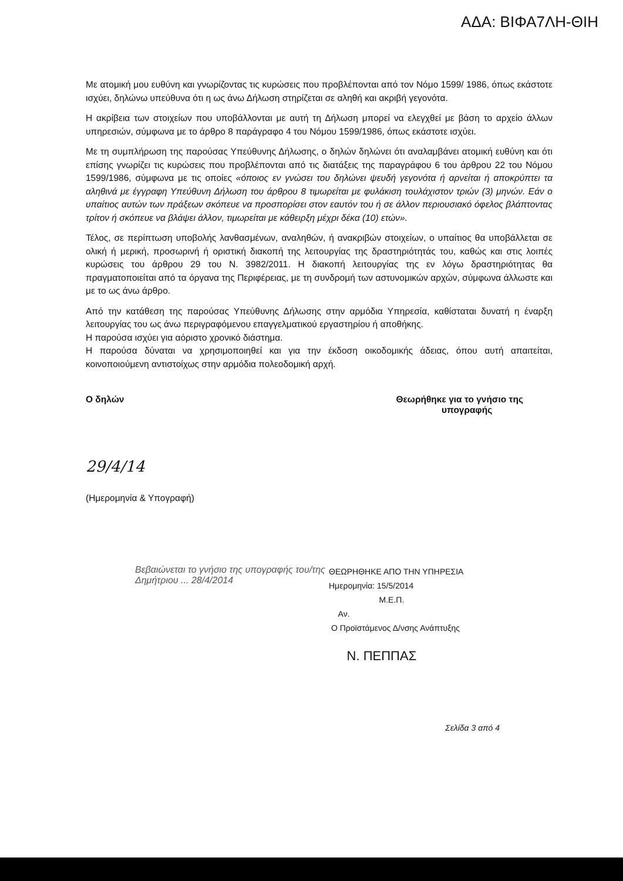ΑΔΑ: ΒΙΦΑ7ΛΗ-ΘΙΗ
Με ατομική μου ευθύνη και γνωρίζοντας τις κυρώσεις που προβλέπονται από τον Νόμο 1599/ 1986, όπως εκάστοτε ισχύει, δηλώνω υπεύθυνα ότι η ως άνω Δήλωση στηρίζεται σε αληθή και ακριβή γεγονότα.
Η ακρίβεια των στοιχείων που υποβάλλονται με αυτή τη Δήλωση μπορεί να ελεγχθεί με βάση το αρχείο άλλων υπηρεσιών, σύμφωνα με το άρθρο 8 παράγραφο 4 του Νόμου 1599/1986, όπως εκάστοτε ισχύει.
Με τη συμπλήρωση της παρούσας Υπεύθυνης Δήλωσης, ο δηλών δηλώνει ότι αναλαμβάνει ατομική ευθύνη και ότι επίσης γνωρίζει τις κυρώσεις που προβλέπονται από τις διατάξεις της παραγράφου 6 του άρθρου 22 του Νόμου 1599/1986, σύμφωνα με τις οποίες «όποιος εν γνώσει του δηλώνει ψευδή γεγονότα ή αρνείται ή αποκρύπτει τα αληθινά με έγγραφη Υπεύθυνη Δήλωση του άρθρου 8 τιμωρείται με φυλάκιση τουλάχιστον τριών (3) μηνών. Εάν ο υπαίτιος αυτών των πράξεων σκόπευε να προσπορίσει στον εαυτόν του ή σε άλλον περιουσιακό όφελος βλάπτοντας τρίτον ή σκόπευε να βλάψει άλλον, τιμωρείται με κάθειρξη μέχρι δέκα (10) ετών».
Τέλος, σε περίπτωση υποβολής λανθασμένων, αναληθών, ή ανακριβών στοιχείων, ο υπαίτιος θα υποβάλλεται σε ολική ή μερική, προσωρινή ή οριστική διακοπή της λειτουργίας της δραστηριότητάς του, καθώς και στις λοιπές κυρώσεις του άρθρου 29 του Ν. 3982/2011. Η διακοπή λειτουργίας της εν λόγω δραστηριότητας θα πραγματοποιείται από τα όργανα της Περιφέρειας, με τη συνδρομή των αστυνομικών αρχών, σύμφωνα άλλωστε και με το ως άνω άρθρο.
Από την κατάθεση της παρούσας Υπεύθυνης Δήλωσης στην αρμόδια Υπηρεσία, καθίσταται δυνατή η έναρξη λειτουργίας του ως άνω περιγραφόμενου επαγγελματικού εργαστηρίου ή αποθήκης.
Η παρούσα ισχύει για αόριστο χρονικό διάστημα.
Η παρούσα δύναται να χρησιμοποιηθεί και για την έκδοση οικοδομικής άδειας, όπου αυτή απαιτείται, κοινοποιούμενη αντιστοίχως στην αρμόδια πολεοδομική αρχή.
Ο δηλών
29/4/14
(Ημερομηνία & Υπογραφή)
Θεωρήθηκε για το γνήσιο της
υπογραφής
Βεβαιώνεται το γνήσιο της υπογραφής του/της Δημήτριου ... 28/4/2014
ΘΕΩΡΗΘΗΚΕ ΑΠΟ ΤΗΝ ΥΠΗΡΕΣΙΑ
Ημερομηνία: 15/5/2014
Μ.Ε.Π.
Αν.
Ο Προϊστάμενος Δ/νσης Ανάπτυξης
Ν. ΠΕΠΠΑΣ
Σελίδα 3 από 4